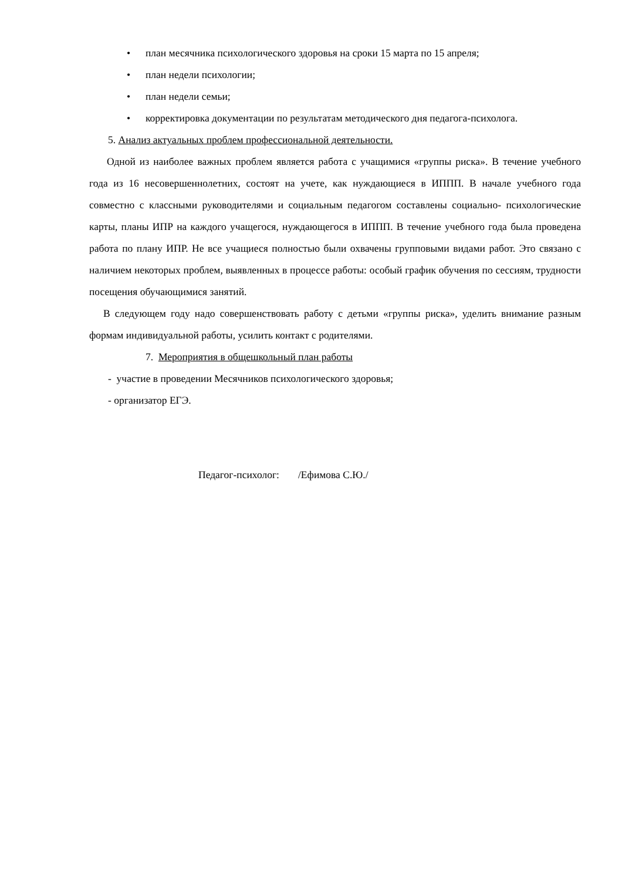• план месячника психологического здоровья на сроки 15 марта по 15 апреля;
• план недели психологии;
• план недели семьи;
• корректировка документации по результатам методического дня педагога-психолога.
5. Анализ актуальных проблем профессиональной деятельности.
Одной из наиболее важных проблем является работа с учащимися «группы риска». В течение учебного года из 16 несовершеннолетних, состоят на учете, как нуждающиеся в ИППП. В начале учебного года совместно с классными руководителями и социальным педагогом составлены социально- психологические карты, планы ИПР на каждого учащегося, нуждающегося в ИППП. В течение учебного года была проведена работа по плану ИПР. Не все учащиеся полностью были охвачены групповыми видами работ. Это связано с наличием некоторых проблем, выявленных в процессе работы: особый график обучения по сессиям, трудности посещения обучающимися занятий.
В следующем году надо совершенствовать работу с детьми «группы риска», уделить внимание разным формам индивидуальной работы, усилить контакт с родителями.
7. Мероприятия в общешкольный план работы
- участие в проведении Месячников психологического здоровья;
- организатор ЕГЭ.
Педагог-психолог: /Ефимова С.Ю./